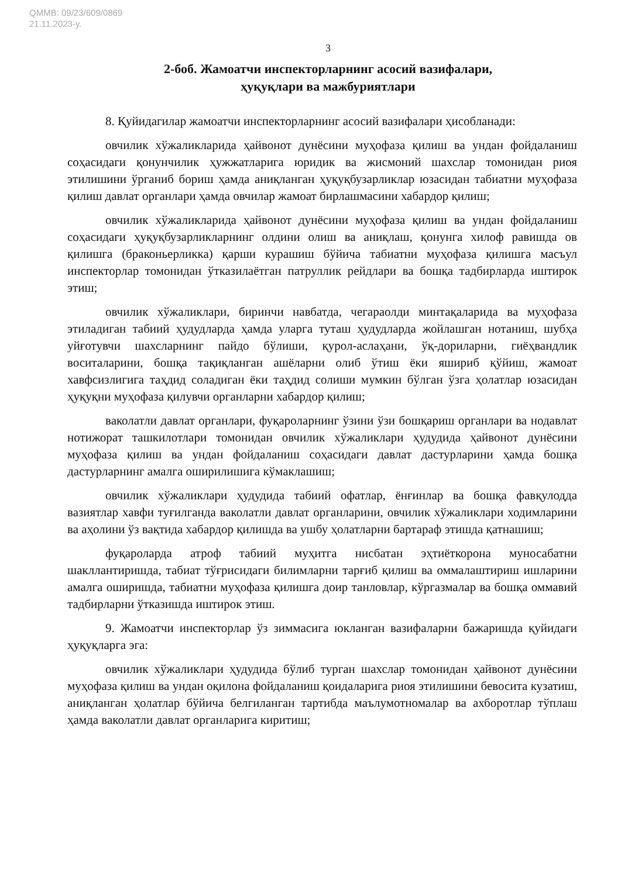QMMB: 09/23/609/0869
21.11.2023-y.
3
2-боб. Жамоатчи инспекторларнинг асосий вазифалари,
ҳуқуқлари ва мажбуриятлари
8. Қуйидагилар жамоатчи инспекторларнинг асосий вазифалари ҳисобланади:
овчилик хўжаликларида ҳайвонот дунёсини муҳофаза қилиш ва ундан фойдаланиш соҳасидаги қонунчилик ҳужжатларига юридик ва жисмоний шахслар томонидан риоя этилишини ўрганиб бориш ҳамда аниқланган ҳуқуқбузарликлар юзасидан табиатни муҳофаза қилиш давлат органлари ҳамда овчилар жамоат бирлашмасини хабардор қилиш;
овчилик хўжаликларида ҳайвонот дунёсини муҳофаза қилиш ва ундан фойдаланиш соҳасидаги ҳуқуқбузарликларнинг олдини олиш ва аниқлаш, қонунга хилоф равишда ов қилишга (браконьерликка) қарши курашиш бўйича табиатни муҳофаза қилишга масъул инспекторлар томонидан ўтказилаётган патруллик рейдлари ва бошқа тадбирларда иштирок этиш;
овчилик хўжаликлари, биринчи навбатда, чегараолди минтақаларида ва муҳофаза этиладиган табиий ҳудудларда ҳамда уларга туташ ҳудудларда жойлашган нотаниш, шубҳа уйғотувчи шахсларнинг пайдо бўлиши, қурол-аслаҳани, ўқ-дориларни, гиёҳвандлик воситаларини, бошқа тақиқланган ашёларни олиб ўтиш ёки яшириб қўйиш, жамоат хавфсизлигига таҳдид соладиган ёки таҳдид солиши мумкин бўлган ўзга ҳолатлар юзасидан ҳуқуқни муҳофаза қилувчи органларни хабардор қилиш;
ваколатли давлат органлари, фуқароларнинг ўзини ўзи бошқариш органлари ва нодавлат нотижорат ташкилотлари томонидан овчилик хўжаликлари ҳудудида ҳайвонот дунёсини муҳофаза қилиш ва ундан фойдаланиш соҳасидаги давлат дастурларини ҳамда бошқа дастурларнинг амалга оширилишига кўмаклашиш;
овчилик хўжаликлари ҳудудида табиий офатлар, ёнғинлар ва бошқа фавқулодда вазиятлар хавфи туғилганда ваколатли давлат органларини, овчилик хўжаликлари ходимларини ва аҳолини ўз вақтида хабардор қилишда ва ушбу ҳолатларни бартараф этишда қатнашиш;
фуқароларда атроф табиий муҳитга нисбатан эҳтиёткорона муносабатни шакллантиришда, табиат тўғрисидаги билимларни тарғиб қилиш ва оммалаштириш ишларини амалга оширишда, табиатни муҳофаза қилишга доир танловлар, кўргазмалар ва бошқа оммавий тадбирларни ўтказишда иштирок этиш.
9. Жамоатчи инспекторлар ўз зиммасига юкланган вазифаларни бажаришда қуйидаги ҳуқуқларга эга:
овчилик хўжаликлари ҳудудида бўлиб турган шахслар томонидан ҳайвонот дунёсини муҳофаза қилиш ва ундан оқилона фойдаланиш қоидаларига риоя этилишини бевосита кузатиш, аниқланган ҳолатлар бўйича белгиланган тартибда маълумотномалар ва ахборотлар тўплаш ҳамда ваколатли давлат органларига киритиш;